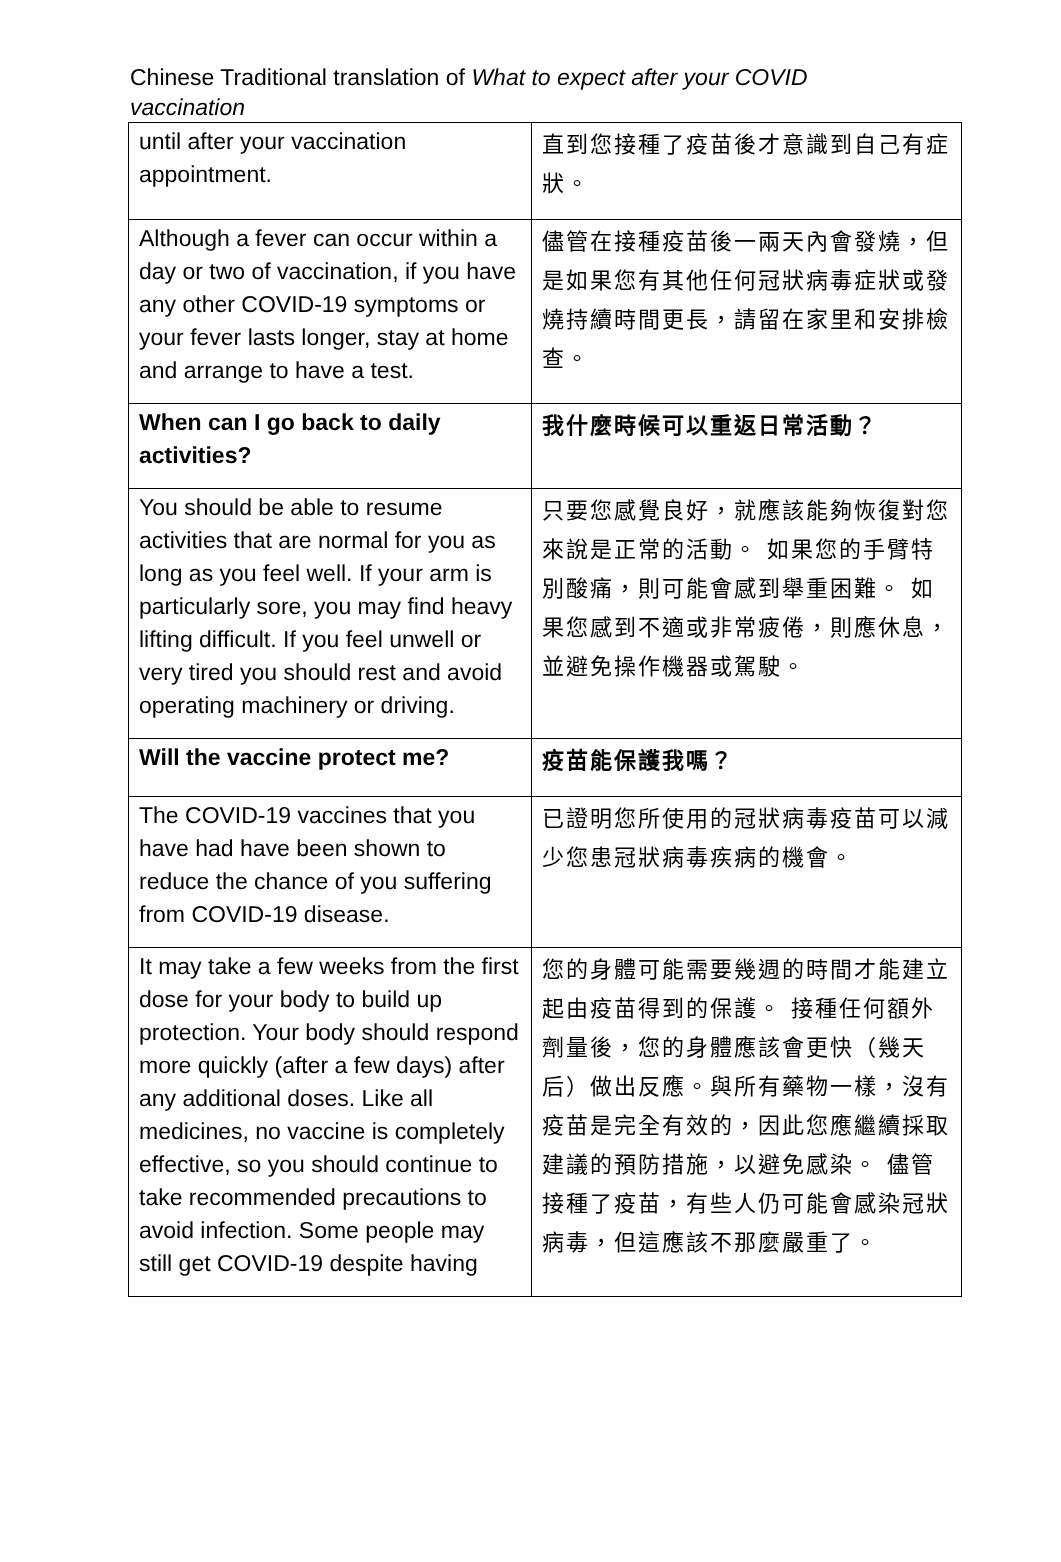Chinese Traditional translation of What to expect after your COVID vaccination
| until after your vaccination appointment. | 直到您接種了疫苗後才意識到自己有症狀。 |
| Although a fever can occur within a day or two of vaccination, if you have any other COVID-19 symptoms or your fever lasts longer, stay at home and arrange to have a test. | 儘管在接種疫苗後一兩天內會發燒，但是如果您有其他任何冠狀病毒症狀或發燒持續時間更長，請留在家里和安排檢查。 |
| When can I go back to daily activities? | 我什麼時候可以重返日常活動？ |
| You should be able to resume activities that are normal for you as long as you feel well. If your arm is particularly sore, you may find heavy lifting difficult. If you feel unwell or very tired you should rest and avoid operating machinery or driving. | 只要您感覺良好，就應該能夠恢復對您來說是正常的活動。 如果您的手臂特別酸痛，則可能會感到舉重困難。 如果您感到不適或非常疲倦，則應休息，並避免操作機器或駕駛。 |
| Will the vaccine protect me? | 疫苗能保護我嗎？ |
| The COVID-19 vaccines that you have had have been shown to reduce the chance of you suffering from COVID-19 disease. | 已證明您所使用的冠狀病毒疫苗可以減少您患冠狀病毒疾病的機會。 |
| It may take a few weeks from the first dose for your body to build up protection. Your body should respond more quickly (after a few days) after any additional doses. Like all medicines, no vaccine is completely effective, so you should continue to take recommended precautions to avoid infection. Some people may still get COVID-19 despite having | 您的身體可能需要幾週的時間才能建立起由疫苗得到的保護。 接種任何額外劑量後，您的身體應該會更快（幾天后）做出反應。與所有藥物一樣，沒有疫苗是完全有效的，因此您應繼續採取建議的預防措施，以避免感染。 儘管接種了疫苗，有些人仍可能會感染冠狀病毒，但這應該不那麼嚴重了。 |